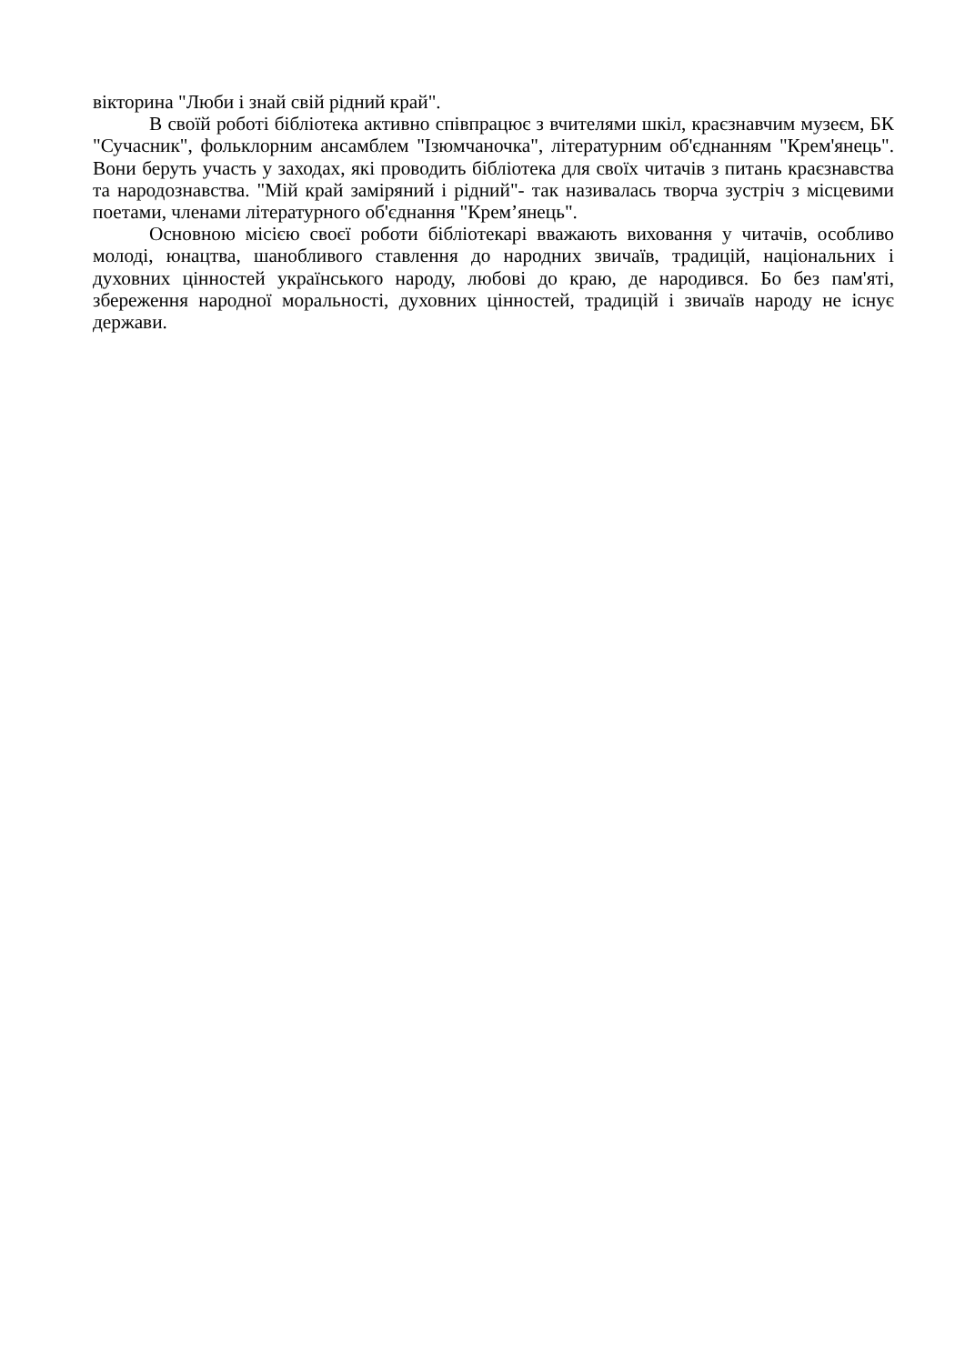вікторина "Люби і знай свій рідний край".
В своїй роботі бібліотека активно співпрацює з вчителями шкіл, краєзнавчим музеєм, БК "Сучасник", фольклорним ансамблем "Ізюмчаночка", літературним об'єднанням "Крем'янець". Вони беруть участь у заходах, які проводить бібліотека для своїх читачів з питань краєзнавства та народознавства. "Мій край заміряний і рідний"- так називалась творча зустріч з місцевими поетами, членами літературного об'єднання "Крем’янець".
Основною місією своєї роботи бібліотекарі вважають виховання у читачів, особливо молоді, юнацтва, шанобливого ставлення до народних звичаїв, традицій, національних і духовних цінностей українського народу, любові до краю, де народився. Бо без пам'яті, збереження народної моральності, духовних цінностей, традицій і звичаїв народу не існує держави.